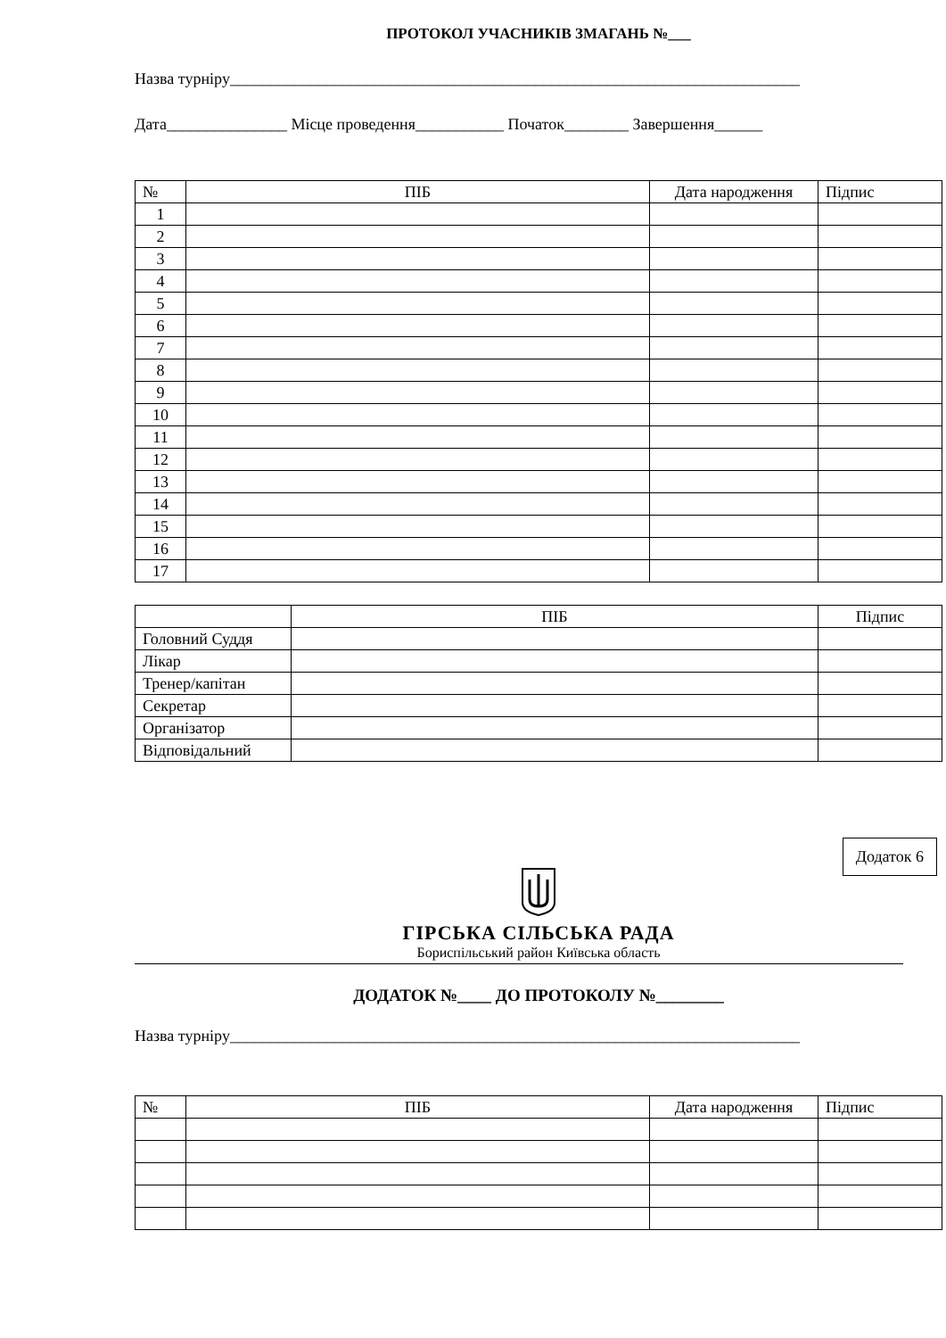ПРОТОКОЛ УЧАСНИКІВ ЗМАГАНЬ №___
Назва турніру_______________________________________________________________________
Дата_______________ Місце проведення___________ Початок________ Завершення______
| № | ПІБ | Дата народження | Підпис |
| --- | --- | --- | --- |
| 1 | | | |
| 2 | | | |
| 3 | | | |
| 4 | | | |
| 5 | | | |
| 6 | | | |
| 7 | | | |
| 8 | | | |
| 9 | | | |
| 10 | | | |
| 11 | | | |
| 12 | | | |
| 13 | | | |
| 14 | | | |
| 15 | | | |
| 16 | | | |
| 17 | | | |
| | ПІБ | Підпис |
| --- | --- | --- |
| Головний Суддя | | |
| Лікар | | |
| Тренер/капітан | | |
| Секретар | | |
| Організатор | | |
| Відповідальний | | |
Додаток 6
ГІРСЬКА СІЛЬСЬКА РАДА
Бориспільський район Київська область
ДОДАТОК №____ ДО ПРОТОКОЛУ №________
Назва турніру_______________________________________________________________________
| № | ПІБ | Дата народження | Підпис |
| --- | --- | --- | --- |